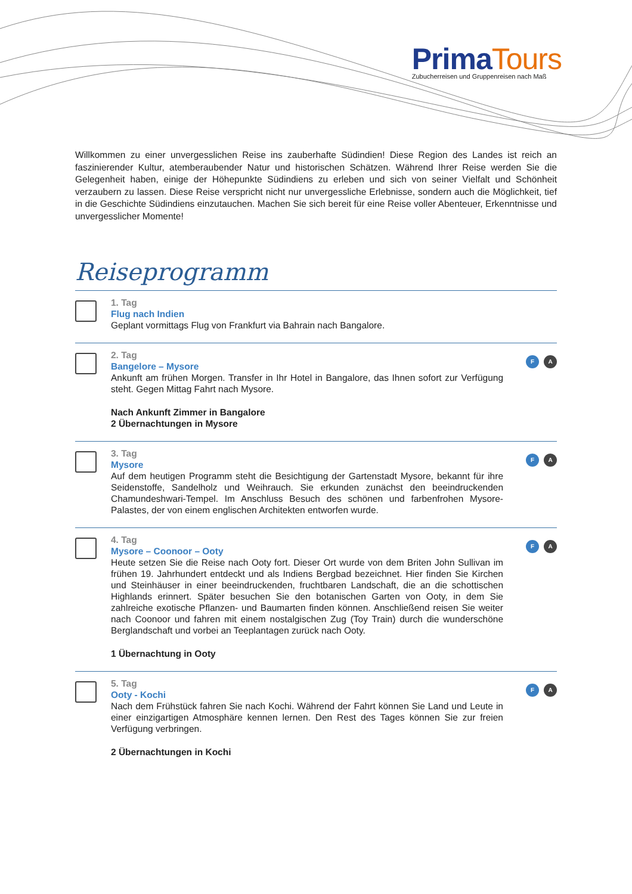Prima Tours
Zubucherreisen und Gruppenreisen nach Maß
Willkommen zu einer unvergesslichen Reise ins zauberhafte Südindien! Diese Region des Landes ist reich an faszinierender Kultur, atemberaubender Natur und historischen Schätzen. Während Ihrer Reise werden Sie die Gelegenheit haben, einige der Höhepunkte Südindiens zu erleben und sich von seiner Vielfalt und Schönheit verzaubern zu lassen. Diese Reise verspricht nicht nur unvergessliche Erlebnisse, sondern auch die Möglichkeit, tief in die Geschichte Südindiens einzutauchen. Machen Sie sich bereit für eine Reise voller Abenteuer, Erkenntnisse und unvergesslicher Momente!
Reiseprogramm
1. Tag
Flug nach Indien
Geplant vormittags Flug von Frankfurt via Bahrain nach Bangalore.
2. Tag
Bangelore – Mysore
Ankunft am frühen Morgen. Transfer in Ihr Hotel in Bangalore, das Ihnen sofort zur Verfügung steht. Gegen Mittag Fahrt nach Mysore.
Nach Ankunft Zimmer in Bangalore
2 Übernachtungen in Mysore
F A
3. Tag
Mysore
Auf dem heutigen Programm steht die Besichtigung der Gartenstadt Mysore, bekannt für ihre Seidenstoffe, Sandelholz und Weihrauch. Sie erkunden zunächst den beeindruckenden Chamundeshwari-Tempel. Im Anschluss Besuch des schönen und farbenfrohen Mysore-Palastes, der von einem englischen Architekten entworfen wurde.
F A
4. Tag
Mysore – Coonoor – Ooty
Heute setzen Sie die Reise nach Ooty fort. Dieser Ort wurde von dem Briten John Sullivan im frühen 19. Jahrhundert entdeckt und als Indiens Bergbad bezeichnet. Hier finden Sie Kirchen und Steinhäuser in einer beeindruckenden, fruchtbaren Landschaft, die an die schottischen Highlands erinnert. Später besuchen Sie den botanischen Garten von Ooty, in dem Sie zahlreiche exotische Pflanzen- und Baumarten finden können. Anschließend reisen Sie weiter nach Coonoor und fahren mit einem nostalgischen Zug (Toy Train) durch die wunderschöne Berglandschaft und vorbei an Teeplantagen zurück nach Ooty.
1 Übernachtung in Ooty
F A
5. Tag
Ooty - Kochi
Nach dem Frühstück fahren Sie nach Kochi. Während der Fahrt können Sie Land und Leute in einer einzigartigen Atmosphäre kennen lernen. Den Rest des Tages können Sie zur freien Verfügung verbringen.
2 Übernachtungen in Kochi
F A